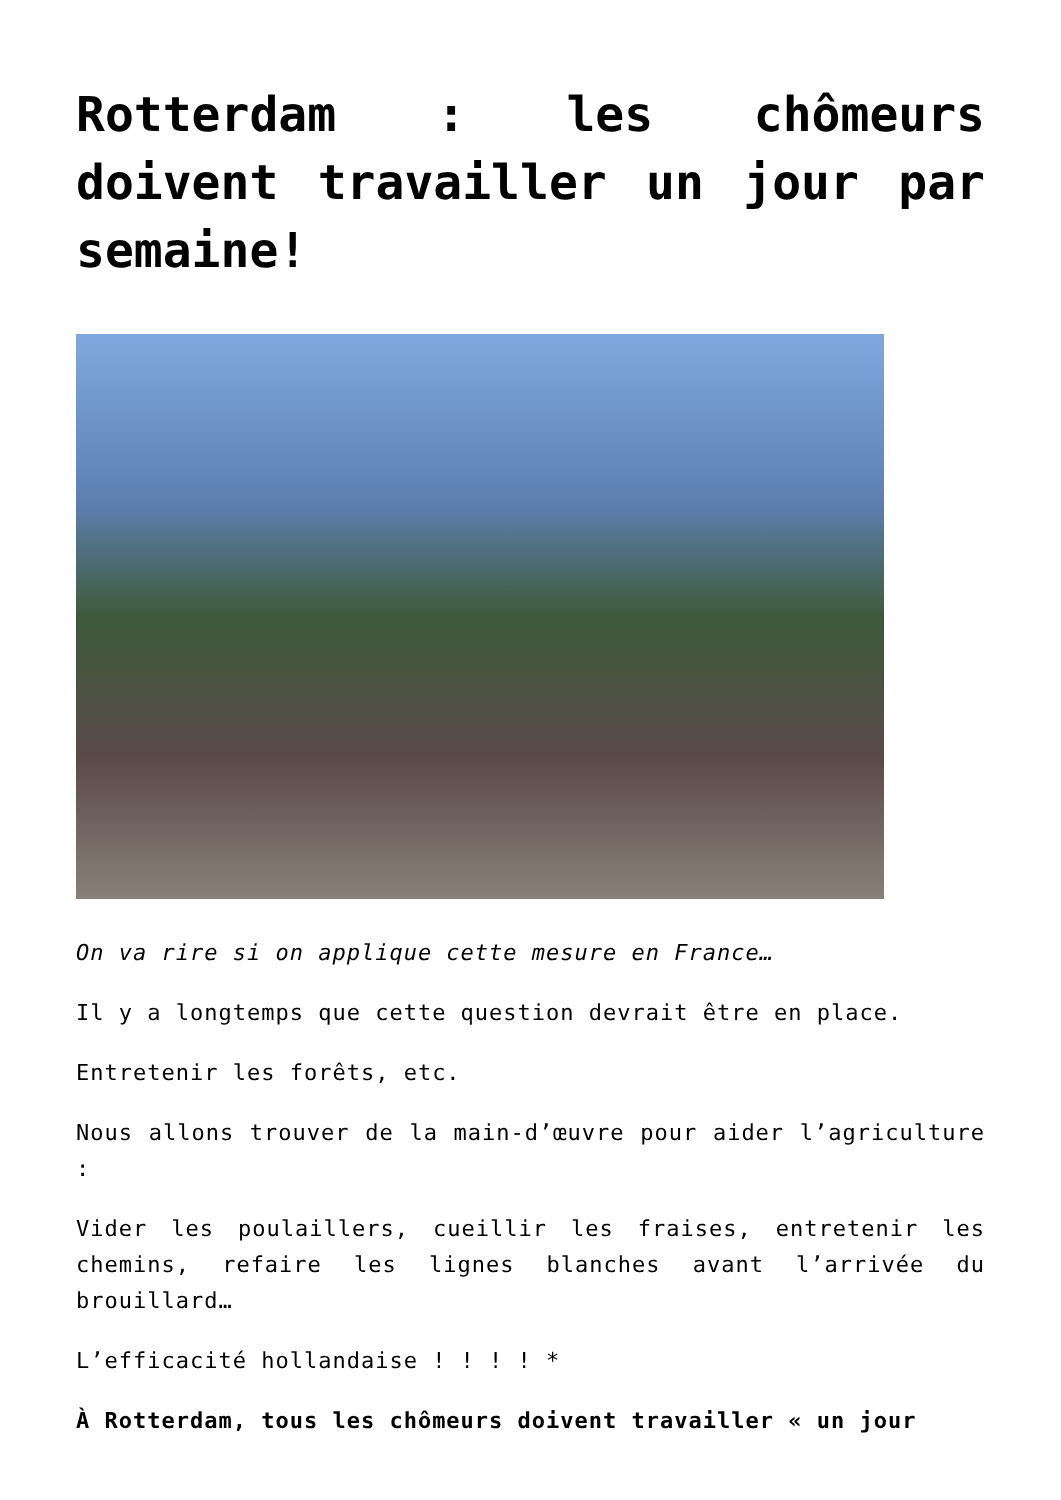Rotterdam : les chômeurs doivent travailler un jour par semaine!
On va rire si on applique cette mesure en France…
Il y a longtemps que cette question devrait être en place.
Entretenir les forêts, etc.
Nous allons trouver de la main-d’œuvre pour aider l’agriculture :
Vider les poulaillers, cueillir les fraises, entretenir les chemins, refaire les lignes blanches avant l’arrivée du brouillard…
L’efficacité hollandaise ! ! ! ! *
À Rotterdam, tous les chômeurs doivent travailler « un jour